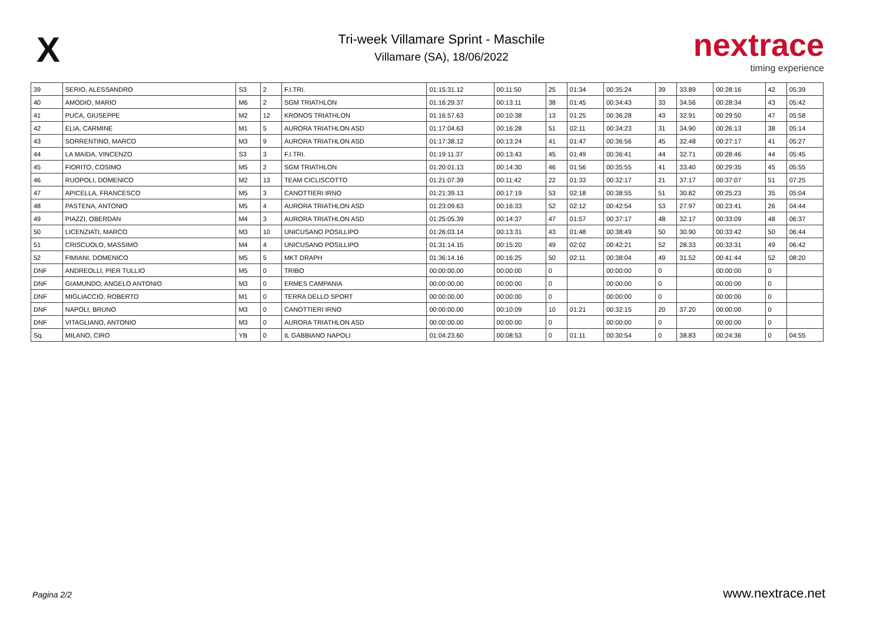X
Tri-week Villamare Sprint - Maschile
Villamare (SA), 18/06/2022
nextrace
timing experience
| 39 | SERIO, ALESSANDRO | S3 | 2 | F.I.TRI. | 01:15:31.12 | 00:11:50 | 25 | 01:34 | 00:35:24 | 39 | 33.89 | 00:28:16 | 42 | 05:39 |
| 40 | AMODIO, MARIO | M6 | 2 | SGM TRIATHLON | 01:16:29.37 | 00:13:11 | 38 | 01:45 | 00:34:43 | 33 | 34.56 | 00:28:34 | 43 | 05:42 |
| 41 | PUCA, GIUSEPPE | M2 | 12 | KRONOS TRIATHLON | 01:16:57.63 | 00:10:38 | 13 | 01:25 | 00:36:28 | 43 | 32.91 | 00:29:50 | 47 | 05:58 |
| 42 | ELIA, CARMINE | M1 | 5 | AURORA TRIATHLON ASD | 01:17:04.63 | 00:16:28 | 51 | 02:11 | 00:34:23 | 31 | 34.90 | 00:26:13 | 38 | 05:14 |
| 43 | SORRENTINO, MARCO | M3 | 9 | AURORA TRIATHLON ASD | 01:17:38.12 | 00:13:24 | 41 | 01:47 | 00:36:56 | 45 | 32.48 | 00:27:17 | 41 | 05:27 |
| 44 | LA MAIDA, VINCENZO | S3 | 3 | F.I.TRI. | 01:19:11.37 | 00:13:43 | 45 | 01:49 | 00:36:41 | 44 | 32.71 | 00:28:46 | 44 | 05:45 |
| 45 | FIORITO, COSIMO | M5 | 2 | SGM TRIATHLON | 01:20:01.13 | 00:14:30 | 46 | 01:56 | 00:35:55 | 41 | 33.40 | 00:29:35 | 45 | 05:55 |
| 46 | RUOPOLI, DOMENICO | M2 | 13 | TEAM CICLISCOTTO | 01:21:07.39 | 00:11:42 | 22 | 01:33 | 00:32:17 | 21 | 37.17 | 00:37:07 | 51 | 07:25 |
| 47 | APICELLA, FRANCESCO | M5 | 3 | CANOTTIERI IRNO | 01:21:39.13 | 00:17:19 | 53 | 02:18 | 00:38:55 | 51 | 30.82 | 00:25:23 | 35 | 05:04 |
| 48 | PASTENA, ANTONIO | M5 | 4 | AURORA TRIATHLON ASD | 01:23:09.63 | 00:16:33 | 52 | 02:12 | 00:42:54 | 53 | 27.97 | 00:23:41 | 26 | 04:44 |
| 49 | PIAZZI, OBERDAN | M4 | 3 | AURORA TRIATHLON ASD | 01:25:05.39 | 00:14:37 | 47 | 01:57 | 00:37:17 | 48 | 32.17 | 00:33:09 | 48 | 06:37 |
| 50 | LICENZIATI, MARCO | M3 | 10 | UNICUSANO POSILLIPO | 01:26:03.14 | 00:13:31 | 43 | 01:48 | 00:38:49 | 50 | 30.90 | 00:33:42 | 50 | 06:44 |
| 51 | CRISCUOLO, MASSIMO | M4 | 4 | UNICUSANO POSILLIPO | 01:31:14.15 | 00:15:20 | 49 | 02:02 | 00:42:21 | 52 | 28.33 | 00:33:31 | 49 | 06:42 |
| 52 | FIMIANI, DOMENICO | M5 | 5 | MKT DRAPH | 01:36:14.16 | 00:16:25 | 50 | 02:11 | 00:38:04 | 49 | 31.52 | 00:41:44 | 52 | 08:20 |
| DNF | ANDREOLLI, PIER TULLIO | M5 | 0 | TRIBO | 00:00:00.00 | 00:00:00 | 0 | | 00:00:00 | 0 | | 00:00:00 | 0 | |
| DNF | GIAMUNDO, ANGELO ANTONIO | M3 | 0 | ERMES CAMPANIA | 00:00:00.00 | 00:00:00 | 0 | | 00:00:00 | 0 | | 00:00:00 | 0 | |
| DNF | MIGLIACCIO, ROBERTO | M1 | 0 | TERRA DELLO SPORT | 00:00:00.00 | 00:00:00 | 0 | | 00:00:00 | 0 | | 00:00:00 | 0 | |
| DNF | NAPOLI, BRUNO | M3 | 0 | CANOTTIERI IRNO | 00:00:00.00 | 00:10:09 | 10 | 01:21 | 00:32:15 | 20 | 37.20 | 00:00:00 | 0 | |
| DNF | VITAGLIANO, ANTONIO | M3 | 0 | AURORA TRIATHLON ASD | 00:00:00.00 | 00:00:00 | 0 | | 00:00:00 | 0 | | 00:00:00 | 0 | |
| Sq. | MILANO, CIRO | YB | 0 | IL GABBIANO NAPOLI | 01:04:23.60 | 00:08:53 | 0 | 01:11 | 00:30:54 | 0 | 38.83 | 00:24:36 | 0 | 04:55 |
Pagina 2/2 www.nextrace.net